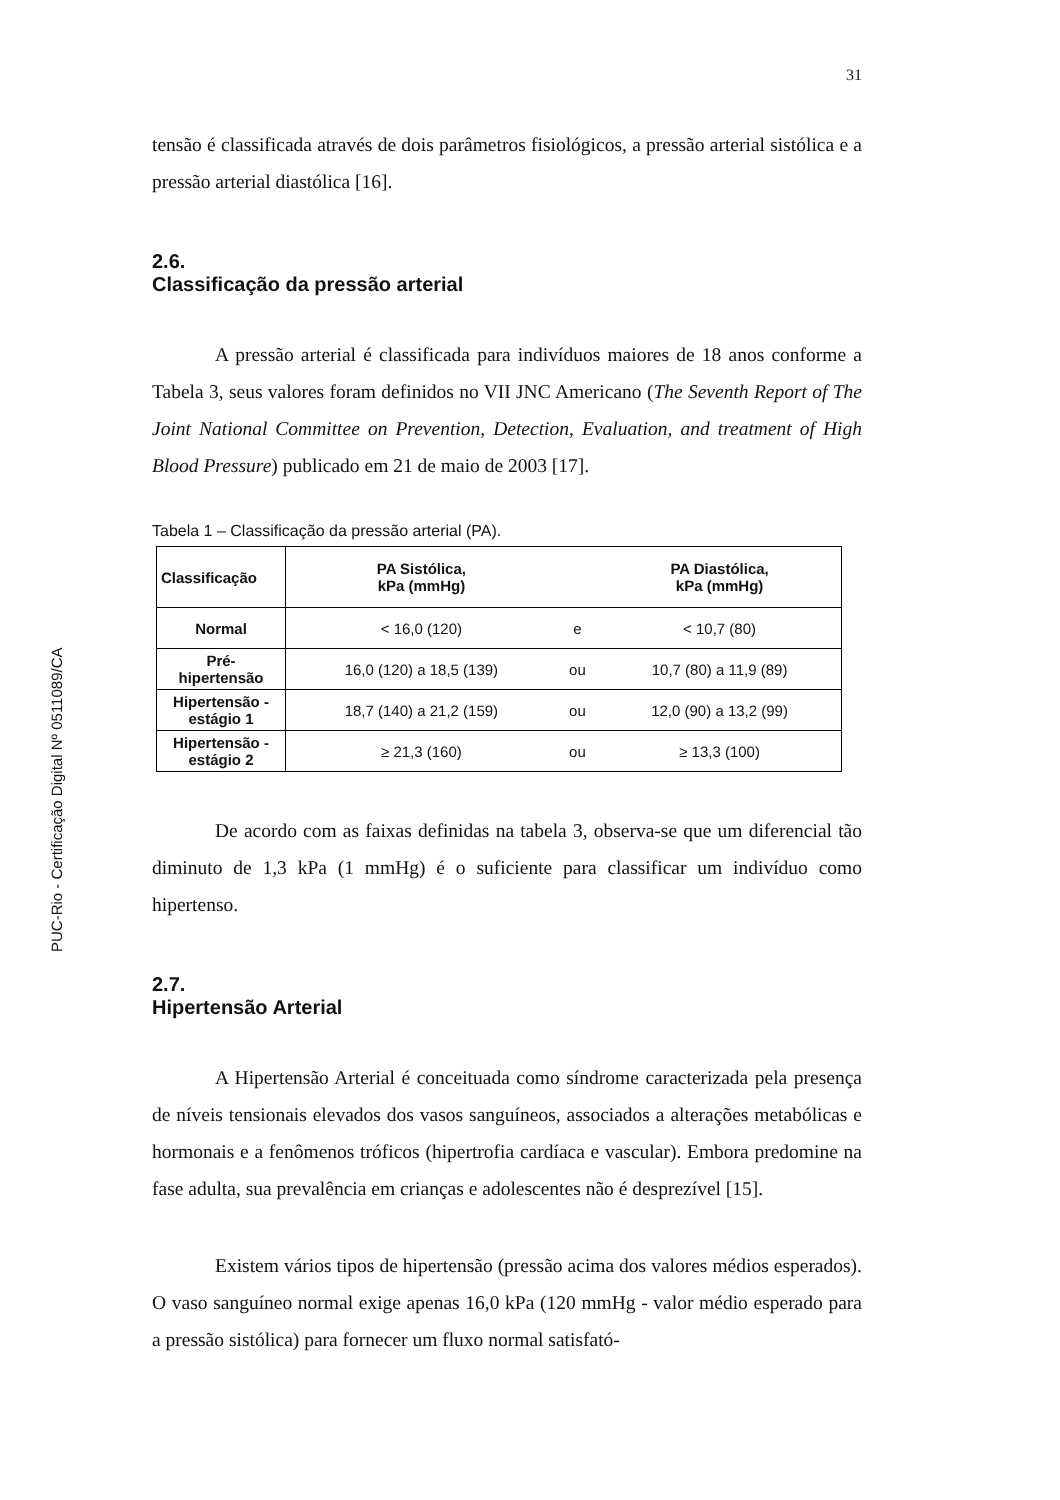PUC-Rio - Certificação Digital Nº 0511089/CA
31
tensão é classificada através de dois parâmetros fisiológicos, a pressão arterial sistólica e a pressão arterial diastólica [16].
2.6.
Classificação da pressão arterial
A pressão arterial é classificada para indivíduos maiores de 18 anos conforme a Tabela 3, seus valores foram definidos no VII JNC Americano (The Seventh Report of The Joint National Committee on Prevention, Detection, Evaluation, and treatment of High Blood Pressure) publicado em 21 de maio de 2003 [17].
Tabela 1 – Classificação da pressão arterial (PA).
| Classificação | PA Sistólica, kPa (mmHg) | | PA Diastólica, kPa (mmHg) |
| --- | --- | --- | --- |
| Normal | < 16,0 (120) | e | < 10,7 (80) |
| Pré- hipertensão | 16,0 (120) a 18,5 (139) | ou | 10,7 (80) a 11,9 (89) |
| Hipertensão - estágio 1 | 18,7 (140) a 21,2 (159) | ou | 12,0 (90) a 13,2 (99) |
| Hipertensão - estágio 2 | ≥ 21,3 (160) | ou | ≥ 13,3 (100) |
De acordo com as faixas definidas na tabela 3, observa-se que um diferencial tão diminuto de 1,3 kPa (1 mmHg) é o suficiente para classificar um indivíduo como hipertenso.
2.7.
Hipertensão Arterial
A Hipertensão Arterial é conceituada como síndrome caracterizada pela presença de níveis tensionais elevados dos vasos sanguíneos, associados a alterações metabólicas e hormonais e a fenômenos tróficos (hipertrofia cardíaca e vascular). Embora predomine na fase adulta, sua prevalência em crianças e adolescentes não é desprezível [15].
Existem vários tipos de hipertensão (pressão acima dos valores médios esperados). O vaso sanguíneo normal exige apenas 16,0 kPa (120 mmHg - valor médio esperado para a pressão sistólica) para fornecer um fluxo normal satisfató-